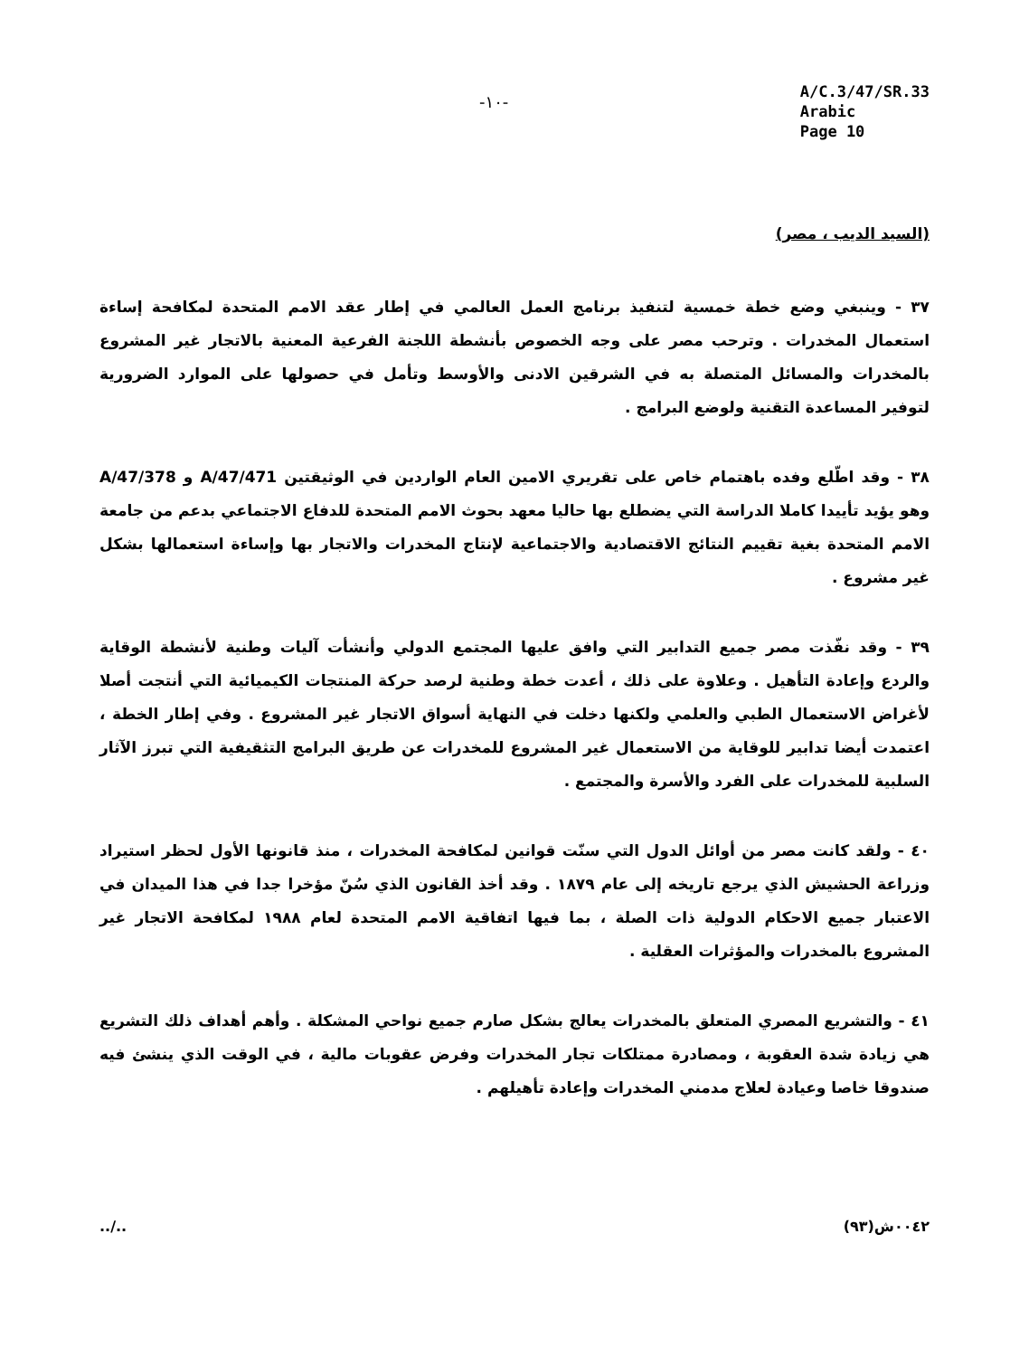-١٠-
A/C.3/47/SR.33
Arabic
Page 10
(السيد الديب ، مصر)
٣٧ - وينبغي وضع خطة خمسية لتنفيذ برنامج العمل العالمي في إطار عقد الامم المتحدة لمكافحة إساءة استعمال المخدرات . وترحب مصر على وجه الخصوص بأنشطة اللجنة الفرعية المعنية بالاتجار غير المشروع بالمخدرات والمسائل المتصلة به في الشرقين الادنى والأوسط وتأمل في حصولها على الموارد الضرورية لتوفير المساعدة التقنية ولوضع البرامج .
٣٨ - وقد اطّلع وفده باهتمام خاص على تقريري الامين العام الواردين في الوثيقتين A/47/471 و A/47/378 وهو يؤيد تأييدا كاملا الدراسة التي يضطلع بها حاليا معهد بحوث الامم المتحدة للدفاع الاجتماعي بدعم من جامعة الامم المتحدة بغية تقييم النتائج الاقتصادية والاجتماعية لإنتاج المخدرات والاتجار بها وإساءة استعمالها بشكل غير مشروع .
٣٩ - وقد نفّذت مصر جميع التدابير التي وافق عليها المجتمع الدولي وأنشأت آليات وطنية لأنشطة الوقاية والردع وإعادة التأهيل . وعلاوة على ذلك ، أعدت خطة وطنية لرصد حركة المنتجات الكيميائية التي أنتجت أصلا لأغراض الاستعمال الطبي والعلمي ولكنها دخلت في النهاية أسواق الاتجار غير المشروع . وفي إطار الخطة ، اعتمدت أيضا تدابير للوقاية من الاستعمال غير المشروع للمخدرات عن طريق البرامج التثقيفية التي تبرز الآثار السلبية للمخدرات على الفرد والأسرة والمجتمع .
٤٠ - ولقد كانت مصر من أوائل الدول التي سنّت قوانين لمكافحة المخدرات ، منذ قانونها الأول لحظر استيراد وزراعة الحشيش الذي يرجع تاريخه إلى عام ١٨٧٩ . وقد أخذ القانون الذي سُنّ مؤخرا جدا في هذا الميدان في الاعتبار جميع الاحكام الدولية ذات الصلة ، بما فيها اتفاقية الامم المتحدة لعام ١٩٨٨ لمكافحة الاتجار غير المشروع بالمخدرات والمؤثرات العقلية .
٤١ - والتشريع المصري المتعلق بالمخدرات يعالج بشكل صارم جميع نواحي المشكلة . وأهم أهداف ذلك التشريع هي زيادة شدة العقوبة ، ومصادرة ممتلكات تجار المخدرات وفرض عقوبات مالية ، في الوقت الذي ينشئ فيه صندوقا خاصا وعيادة لعلاج مدمني المخدرات وإعادة تأهيلهم .
../.. ٠٠٤٢ش(٩٣)